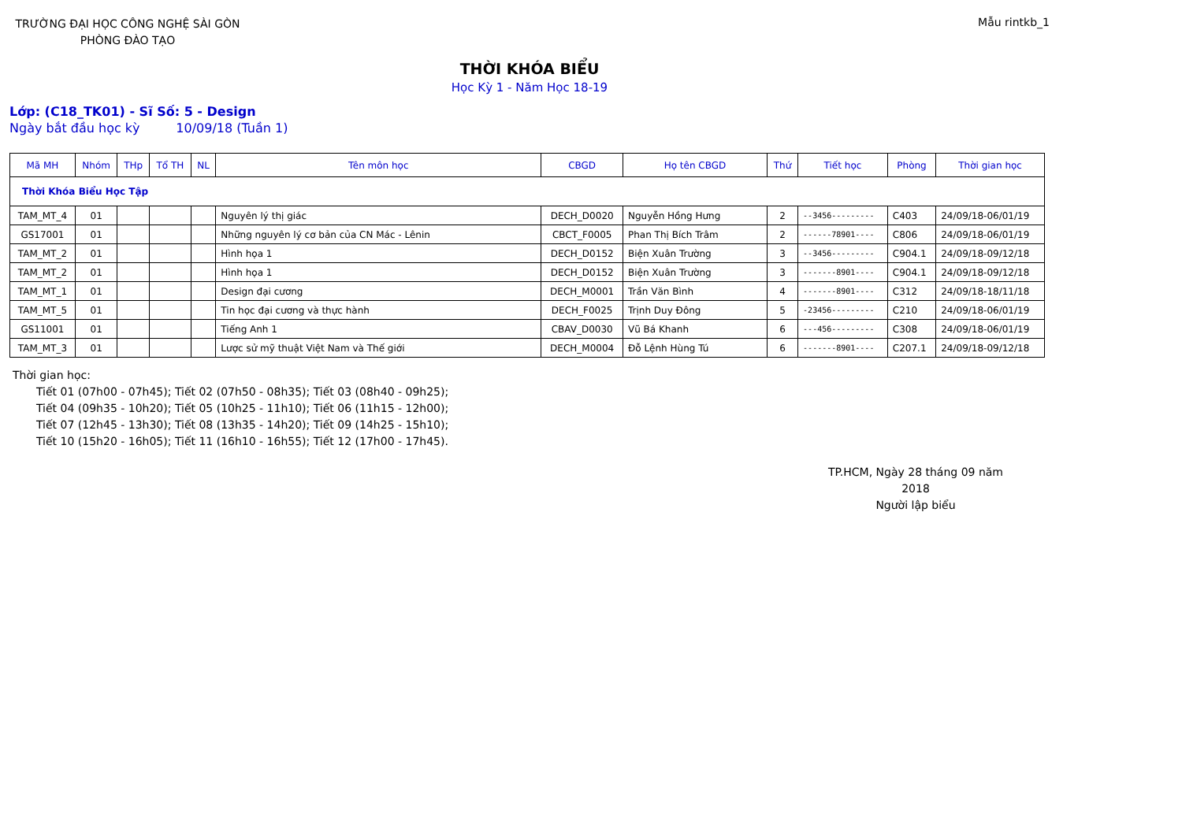TRƯỜNG ĐẠI HỌC CÔNG NGHỆ SÀI GÒN
PHÒNG ĐÀO TẠO
Mẫu rintkb_1
THỜI KHÓA BIỂU
Học Kỳ 1 - Năm Học 18-19
Lớp: (C18_TK01) - Sĩ Số: 5 - Design
Ngày bắt đầu học kỳ 10/09/18 (Tuần 1)
| Mã MH | Nhóm | THp | Tổ TH | NL | Tên môn học | CBGD | Họ tên CBGD | Thứ | Tiết học | Phòng | Thời gian học |
| --- | --- | --- | --- | --- | --- | --- | --- | --- | --- | --- | --- |
| Thời Khóa Biểu Học Tập | | | | | | | | | | | |
| TAM_MT_4 | 01 | | | | Nguyên lý thị giác | DECH_D0020 | Nguyễn Hồng Hưng | 2 | --3456--------- | C403 | 24/09/18-06/01/19 |
| GS17001 | 01 | | | | Những nguyên lý cơ bản của CN Mác - Lênin | CBCT_F0005 | Phan Thị Bích Trâm | 2 | ------78901---- | C806 | 24/09/18-06/01/19 |
| TAM_MT_2 | 01 | | | | Hình họa 1 | DECH_D0152 | Biện Xuân Trường | 3 | --3456--------- | C904.1 | 24/09/18-09/12/18 |
| TAM_MT_2 | 01 | | | | Hình họa 1 | DECH_D0152 | Biện Xuân Trường | 3 | -------8901---- | C904.1 | 24/09/18-09/12/18 |
| TAM_MT_1 | 01 | | | | Design đại cương | DECH_M0001 | Trần Văn Bình | 4 | -------8901---- | C312 | 24/09/18-18/11/18 |
| TAM_MT_5 | 01 | | | | Tin học đại cương và thực hành | DECH_F0025 | Trịnh Duy Đông | 5 | -23456--------- | C210 | 24/09/18-06/01/19 |
| GS11001 | 01 | | | | Tiếng Anh 1 | CBAV_D0030 | Vũ Bá Khanh | 6 | ---456--------- | C308 | 24/09/18-06/01/19 |
| TAM_MT_3 | 01 | | | | Lược sử mỹ thuật Việt Nam và Thế giới | DECH_M0004 | Đỗ Lệnh Hùng Tú | 6 | -------8901---- | C207.1 | 24/09/18-09/12/18 |
Thời gian học:
Tiết 01 (07h00 - 07h45); Tiết 02 (07h50 - 08h35); Tiết 03 (08h40 - 09h25);
Tiết 04 (09h35 - 10h20); Tiết 05 (10h25 - 11h10); Tiết 06 (11h15 - 12h00);
Tiết 07 (12h45 - 13h30); Tiết 08 (13h35 - 14h20); Tiết 09 (14h25 - 15h10);
Tiết 10 (15h20 - 16h05); Tiết 11 (16h10 - 16h55); Tiết 12 (17h00 - 17h45).
TP.HCM, Ngày 28 tháng 09 năm 2018
Người lập biểu